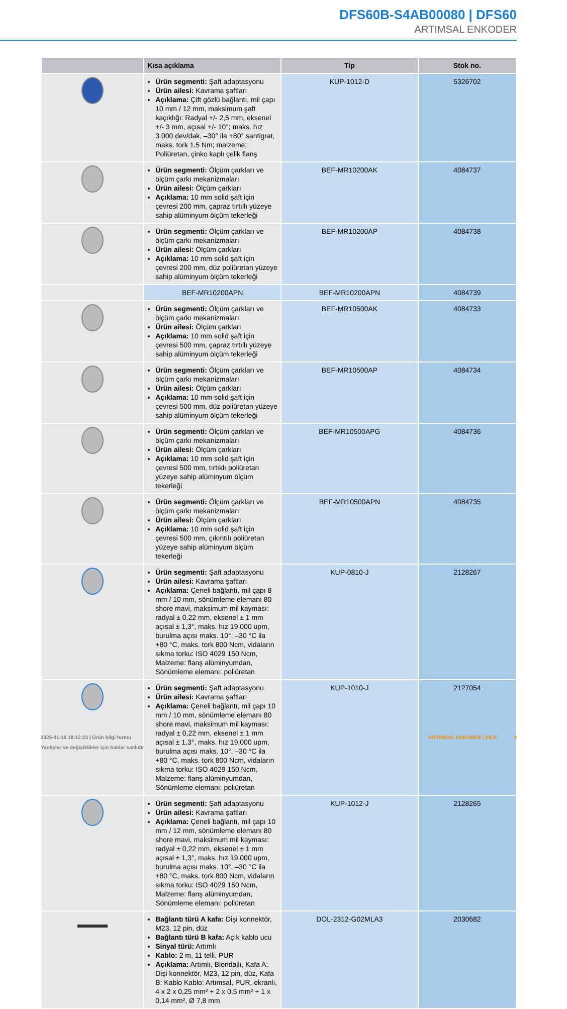DFS60B-S4AB00080 | DFS60
ARTIMSAL ENKODER
| | Kısa açıklama | Tip | Stok no. |
| --- | --- | --- | --- |
| | Ürün segmenti: Şaft adaptasyonu Ürün ailesi: Kavrama şaftları Açıklama: Çift gözlü bağlantı, mil çapı 10 mm / 12 mm, maksimum şaft kaçıklığı: Radyal +/- 2,5 mm, eksenel +/- 3 mm, açısal +/- 10°; maks. hız 3.000 dev/dak, –30° ila +80° santigrat, maks. tork 1,5 Nm; malzeme: Poliüretan, çinko kaplı çelik flanş | KUP-1012-D | 5326702 |
| | Ürün segmenti: Ölçüm çarkları ve ölçüm çarkı mekanizmaları Ürün ailesi: Ölçüm çarkları Açıklama: 10 mm solid şaft için çevresi 200 mm, çapraz tırtıllı yüzeye sahip alüminyum ölçüm tekerleği | BEF-MR10200AK | 4084737 |
| | Ürün segmenti: Ölçüm çarkları ve ölçüm çarkı mekanizmaları Ürün ailesi: Ölçüm çarkları Açıklama: 10 mm solid şaft için çevresi 200 mm, düz poliüretan yüzeye sahip alüminyum ölçüm tekerleği | BEF-MR10200AP | 4084738 |
| | BEF-MR10200APN | BEF-MR10200APN | 4084739 |
| | Ürün segmenti: Ölçüm çarkları ve ölçüm çarkı mekanizmaları Ürün ailesi: Ölçüm çarkları Açıklama: 10 mm solid şaft için çevresi 500 mm, çapraz tırtıllı yüzeye sahip alüminyum ölçüm tekerleği | BEF-MR10500AK | 4084733 |
| | Ürün segmenti: Ölçüm çarkları ve ölçüm çarkı mekanizmaları Ürün ailesi: Ölçüm çarkları Açıklama: 10 mm solid şaft için çevresi 500 mm, düz poliüretan yüzeye sahip alüminyum ölçüm tekerleği | BEF-MR10500AP | 4084734 |
| | Ürün segmenti: Ölçüm çarkları ve ölçüm çarkı mekanizmaları Ürün ailesi: Ölçüm çarkları Açıklama: 10 mm solid şaft için çevresi 500 mm, tırtıklı poliüretan yüzeye sahip alüminyum ölçüm tekerleği | BEF-MR10500APG | 4084736 |
| | Ürün segmenti: Ölçüm çarkları ve ölçüm çarkı mekanizmaları Ürün ailesi: Ölçüm çarkları Açıklama: 10 mm solid şaft için çevresi 500 mm, çıkıntılı poliüretan yüzeye sahip alüminyum ölçüm tekerleği | BEF-MR10500APN | 4084735 |
| | Ürün segmenti: Şaft adaptasyonu Ürün ailesi: Kavrama şaftları Açıklama: Çeneli bağlantı, mil çapı 8 mm / 10 mm, sönümleme elemanı 80 shore mavi, maksimum mil kayması: radyal ± 0,22 mm, eksenel ± 1 mm açısal ± 1,3°, maks. hız 19.000 upm, burulma açısı maks. 10°, –30 °C ila +80 °C, maks. tork 800 Ncm, vidaların sıkma torku: ISO 4029 150 Ncm, Malzeme: flanş alüminyumdan, Sönümleme elemanı: poliüretan | KUP-0810-J | 2128267 |
| | Ürün segmenti: Şaft adaptasyonu Ürün ailesi: Kavrama şaftları Açıklama: Çeneli bağlantı, mil çapı 10 mm / 10 mm, sönümleme elemanı 80 shore mavi, maksimum mil kayması: radyal ± 0,22 mm, eksenel ± 1 mm açısal ± 1,3°, maks. hız 19.000 upm, burulma açısı maks. 10°, –30 °C ila +80 °C, maks. tork 800 Ncm, vidaların sıkma torku: ISO 4029 150 Ncm, Malzeme: flanş alüminyumdan, Sönümleme elemanı: poliüretan | KUP-1010-J | 2127054 |
| | Ürün segmenti: Şaft adaptasyonu Ürün ailesi: Kavrama şaftları Açıklama: Çeneli bağlantı, mil çapı 10 mm / 12 mm, sönümleme elemanı 80 shore mavi, maksimum mil kayması: radyal ± 0,22 mm, eksenel ± 1 mm açısal ± 1,3°, maks. hız 19.000 upm, burulma açısı maks. 10°, –30 °C ila +80 °C, maks. tork 800 Ncm, vidaların sıkma torku: ISO 4029 150 Ncm, Malzeme: flanş alüminyumdan, Sönümleme elemanı: poliüretan | KUP-1012-J | 2128265 |
| | Bağlantı türü A kafa: Dişi konnektör, M23, 12 pin, düz Bağlantı türü B kafa: Açık kablo ucu Sinyal türü: Artımlı Kablo: 2 m, 11 telli, PUR Açıklama: Artımlı, Blendajlı, Kafa A: Dişi konnektör, M23, 12 pin, düz, Kafa B: Kablo Kablo: Artımsal, PUR, ekranlı, 4 x 2 x 0,25 mm² + 2 x 0,5 mm² + 1 x 0,14 mm², Ø 7,8 mm | DOL-2312-G02MLA3 | 2030682 |
2025-01-18 18:12:23 | Ürün bilgi formu
Yanlışlar ve değişiklikler için haklar saklıdır
ARTIMSAL ENKODER | SICK 9